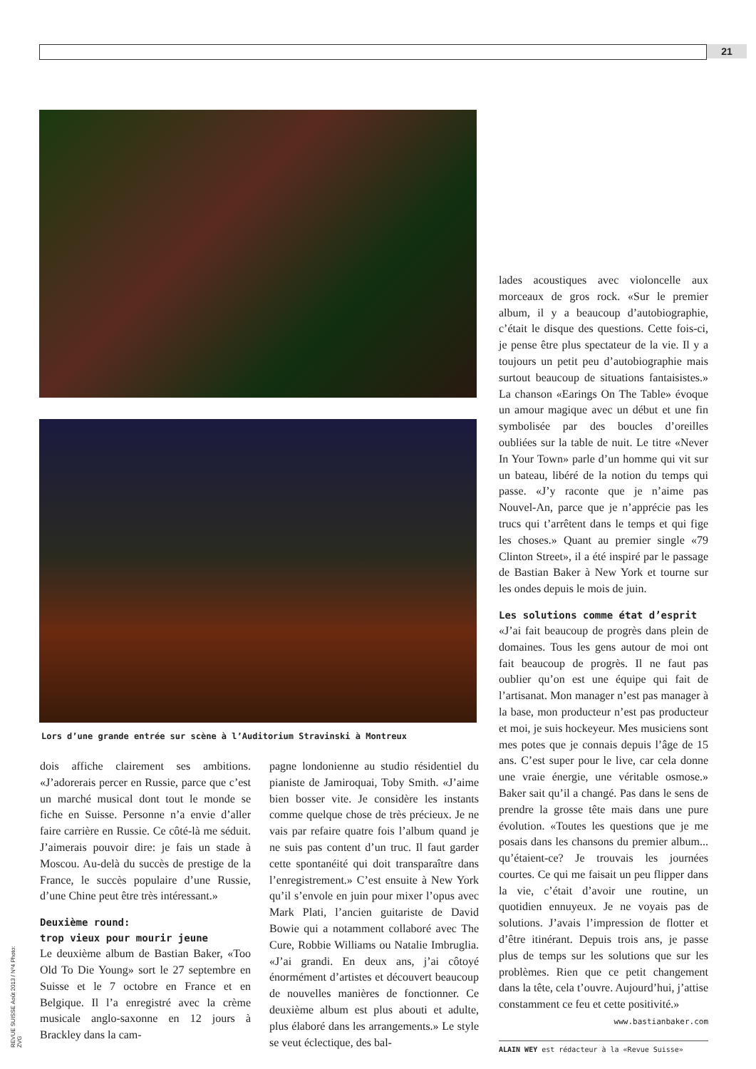21
Lors d’une grande entrée sur scène à l’Auditorium Stravinski à Montreux
dois affiche clairement ses ambitions. «J’adorerais percer en Russie, parce que c’est un marché musical dont tout le monde se fiche en Suisse. Personne n’a envie d’aller faire carrière en Russie. Ce côté-là me séduit. J’aimerais pouvoir dire: je fais un stade à Moscou. Au-delà du succès de prestige de la France, le succès populaire d’une Russie, d’une Chine peut être très intéressant.»
Deuxième round:
trop vieux pour mourir jeune
Le deuxième album de Bastian Baker, «Too Old To Die Young» sort le 27 septembre en Suisse et le 7 octobre en France et en Belgique. Il l’a enregistré avec la crème musicale anglo-saxonne en 12 jours à Brackley dans la cam-
pagne londonienne au studio résidentiel du pianiste de Jamiroquai, Toby Smith. «J’aime bien bosser vite. Je considère les instants comme quelque chose de très précieux. Je ne vais par refaire quatre fois l’album quand je ne suis pas content d’un truc. Il faut garder cette spontanéité qui doit transparaître dans l’enregistrement.» C’est ensuite à New York qu’il s’envole en juin pour mixer l’opus avec Mark Plati, l’ancien guitariste de David Bowie qui a notamment collaboré avec The Cure, Robbie Williams ou Natalie Imbruglia. «J’ai grandi. En deux ans, j’ai côtoyé énormément d’artistes et découvert beaucoup de nouvelles manières de fonctionner. Ce deuxième album est plus abouti et adulte, plus élaboré dans les arrangements.» Le style se veut éclectique, des bal-
lades acoustiques avec violoncelle aux morceaux de gros rock. «Sur le premier album, il y a beaucoup d’autobiographie, c’était le disque des questions. Cette fois-ci, je pense être plus spectateur de la vie. Il y a toujours un petit peu d’autobiographie mais surtout beaucoup de situations fantaisistes.» La chanson «Earings On The Table» évoque un amour magique avec un début et une fin symbolisée par des boucles d’oreilles oubliées sur la table de nuit. Le titre «Never In Your Town» parle d’un homme qui vit sur un bateau, libéré de la notion du temps qui passe. «J’y raconte que je n’aime pas Nouvel-An, parce que je n’apprécie pas les trucs qui t’arrêtent dans le temps et qui fige les choses.» Quant au premier single «79 Clinton Street», il a été inspiré par le passage de Bastian Baker à New York et tourne sur les ondes depuis le mois de juin.
Les solutions comme état d’esprit
«J’ai fait beaucoup de progrès dans plein de domaines. Tous les gens autour de moi ont fait beaucoup de progrès. Il ne faut pas oublier qu’on est une équipe qui fait de l’artisanat. Mon manager n’est pas manager à la base, mon producteur n’est pas producteur et moi, je suis hockeyeur. Mes musiciens sont mes potes que je connais depuis l’âge de 15 ans. C’est super pour le live, car cela donne une vraie énergie, une véritable osmose.» Baker sait qu’il a changé. Pas dans le sens de prendre la grosse tête mais dans une pure évolution. «Toutes les questions que je me posais dans les chansons du premier album... qu’étaient-ce? Je trouvais les journées courtes. Ce qui me faisait un peu flipper dans la vie, c’était d’avoir une routine, un quotidien ennuyeux. Je ne voyais pas de solutions. J’avais l’impression de flotter et d’être itinérant. Depuis trois ans, je passe plus de temps sur les solutions que sur les problèmes. Rien que ce petit changement dans la tête, cela t’ouvre. Aujourd’hui, j’attise constamment ce feu et cette positivité.»
www.bastianbaker.com
ALAIN WEY est rédacteur à la «Revue Suisse»
REVUE SUISSE Août 2013 / Nº4 Photo: ZVG